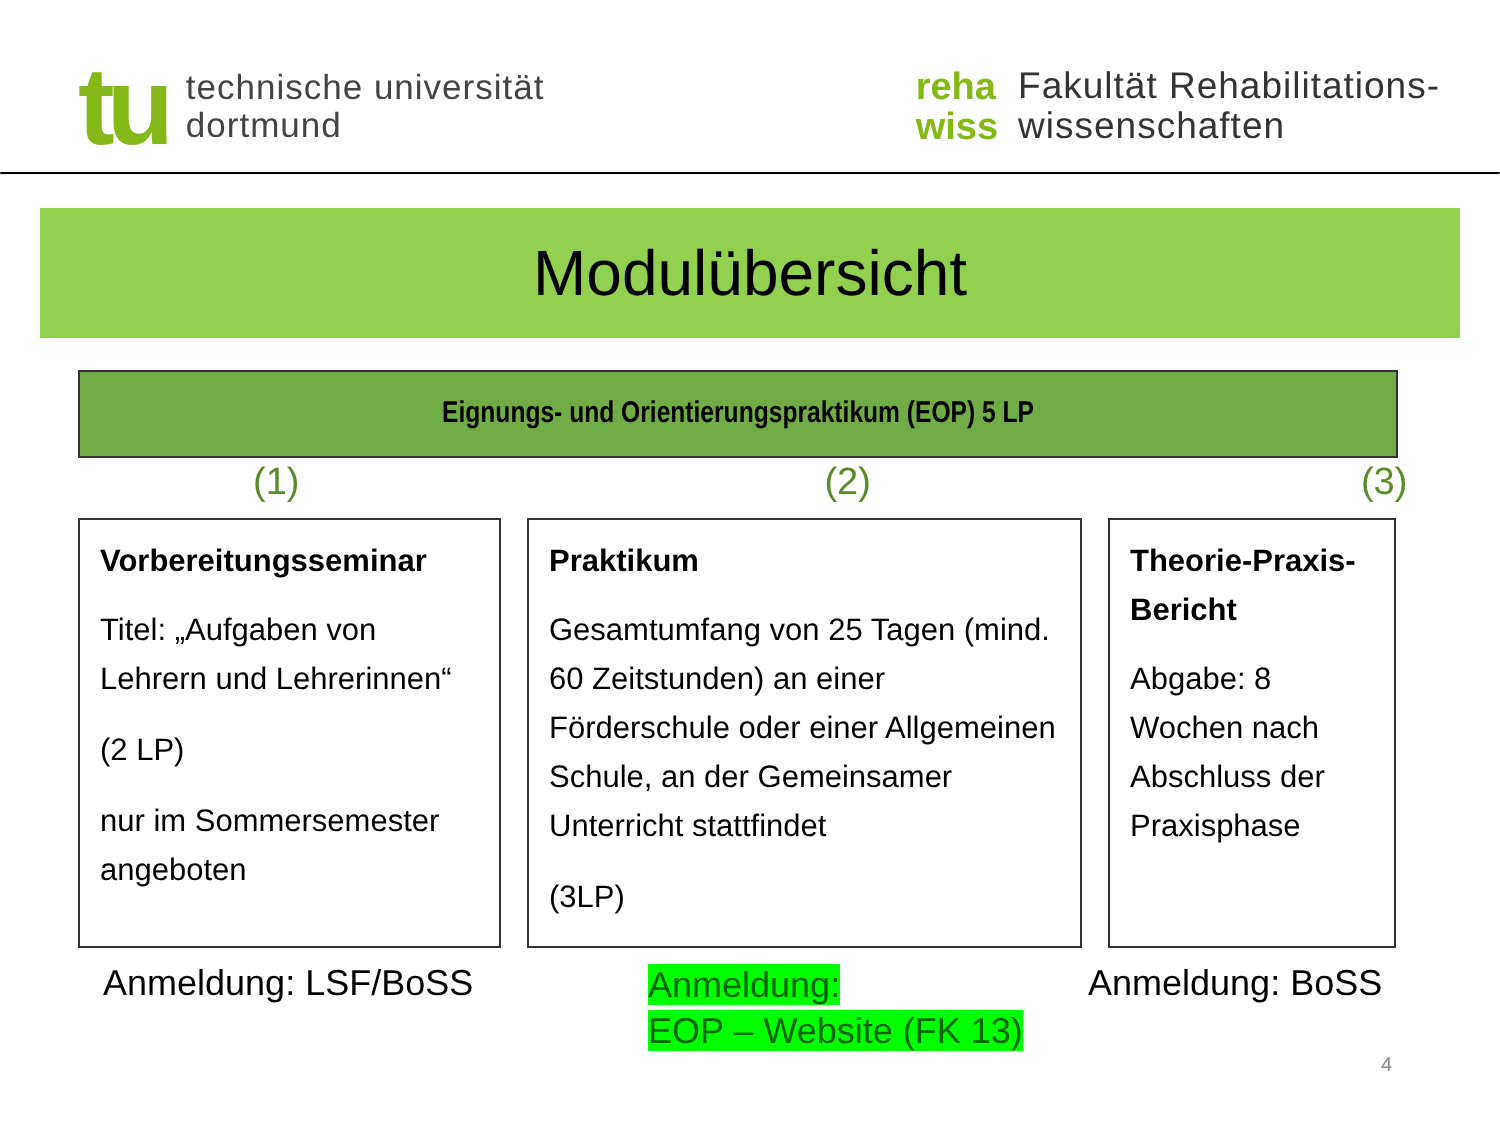tu
technische universität
dortmund
reha
wiss
Fakultät Rehabilitations-
wissenschaften
Modulübersicht
Eignungs- und Orientierungspraktikum (EOP) 5 LP
(1) (2) (3)
Vorbereitungsseminar
Titel: „Aufgaben von Lehrern und Lehrerinnen“
(2 LP)
nur im Sommersemester angeboten
Praktikum
Gesamtumfang von 25 Tagen (mind. 60 Zeitstunden) an einer Förderschule oder einer Allgemeinen Schule, an der Gemeinsamer Unterricht stattfindet
(3LP)
Theorie-Praxis-Bericht
Abgabe: 8 Wochen nach Abschluss der Praxisphase
Anmeldung: LSF/BoSS
Anmeldung:
EOP – Website (FK 13)
Anmeldung: BoSS
4